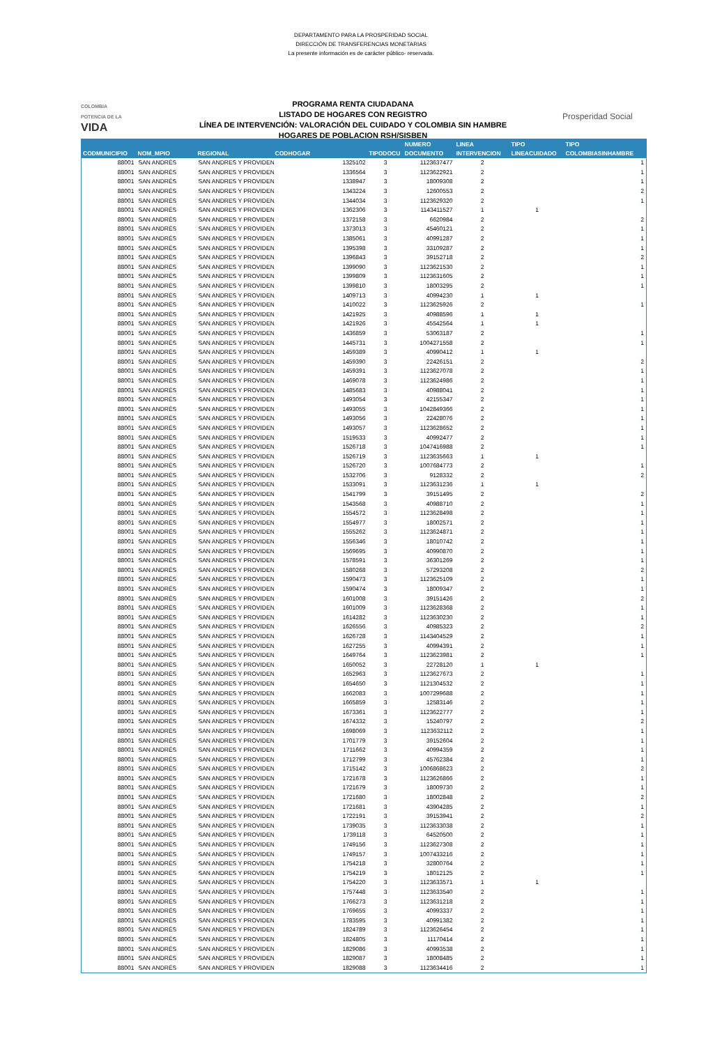DEPARTAMENTO PARA LA PROSPERIDAD SOCIAL
DIRECCIÓN DE TRANSFERENCIAS MONETARIAS
La presente información es de carácter público- reservada.
COLOMBIA
POTENCIA DE LA
VIDA
PROGRAMA RENTA CIUDADANA
LISTADO DE HOGARES CON REGISTRO
LÍNEA DE INTERVENCIÓN: VALORACIÓN DEL CUIDADO Y COLOMBIA SIN HAMBRE
HOGARES DE POBLACION RSH/SISBEN
Prosperidad Social
| CODMUNICIPIO | NOM_MPIO | REGIONAL | CODHOGAR | TIPODOCU | NUMERO DOCUMENTO | LINEA INTERVENCION | TIPO LINEACUIDADO | TIPO COLOMBIASINHAMBRE |
| --- | --- | --- | --- | --- | --- | --- | --- | --- |
| 88001 | SAN ANDRÉS | SAN ANDRES Y PROVIDEN | 1325102 | 3 | 1123637477 | 2 | | 1 |
| 88001 | SAN ANDRÉS | SAN ANDRES Y PROVIDEN | 1336564 | 3 | 1123622921 | 2 | | 1 |
| 88001 | SAN ANDRÉS | SAN ANDRES Y PROVIDEN | 1338947 | 3 | 18009308 | 2 | | 1 |
| 88001 | SAN ANDRÉS | SAN ANDRES Y PROVIDEN | 1343224 | 3 | 12600553 | 2 | | 2 |
| 88001 | SAN ANDRÉS | SAN ANDRES Y PROVIDEN | 1344034 | 3 | 1123629320 | 2 | | 1 |
| 88001 | SAN ANDRÉS | SAN ANDRES Y PROVIDEN | 1362306 | 3 | 1143411527 | 1 | 1 | |
| 88001 | SAN ANDRÉS | SAN ANDRES Y PROVIDEN | 1372158 | 3 | 6620984 | 2 | | 2 |
| 88001 | SAN ANDRÉS | SAN ANDRES Y PROVIDEN | 1373013 | 3 | 45460121 | 2 | | 1 |
| 88001 | SAN ANDRÉS | SAN ANDRES Y PROVIDEN | 1385061 | 3 | 40991287 | 2 | | 1 |
| 88001 | SAN ANDRÉS | SAN ANDRES Y PROVIDEN | 1395398 | 3 | 33109287 | 2 | | 1 |
| 88001 | SAN ANDRÉS | SAN ANDRES Y PROVIDEN | 1396843 | 3 | 39152718 | 2 | | 2 |
| 88001 | SAN ANDRÉS | SAN ANDRES Y PROVIDEN | 1399090 | 3 | 1123621530 | 2 | | 1 |
| 88001 | SAN ANDRÉS | SAN ANDRES Y PROVIDEN | 1399809 | 3 | 1123631605 | 2 | | 1 |
| 88001 | SAN ANDRÉS | SAN ANDRES Y PROVIDEN | 1399810 | 3 | 18003295 | 2 | | 1 |
| 88001 | SAN ANDRÉS | SAN ANDRES Y PROVIDEN | 1409713 | 3 | 40994230 | 1 | 1 | |
| 88001 | SAN ANDRÉS | SAN ANDRES Y PROVIDEN | 1410022 | 3 | 1123625926 | 2 | | 1 |
| 88001 | SAN ANDRÉS | SAN ANDRES Y PROVIDEN | 1421925 | 3 | 40988596 | 1 | 1 | |
| 88001 | SAN ANDRÉS | SAN ANDRES Y PROVIDEN | 1421926 | 3 | 45542564 | 1 | 1 | |
| 88001 | SAN ANDRÉS | SAN ANDRES Y PROVIDEN | 1436859 | 3 | 53063187 | 2 | | 1 |
| 88001 | SAN ANDRÉS | SAN ANDRES Y PROVIDEN | 1445731 | 3 | 1004271558 | 2 | | 1 |
| 88001 | SAN ANDRÉS | SAN ANDRES Y PROVIDEN | 1459389 | 3 | 40990412 | 1 | 1 | |
| 88001 | SAN ANDRÉS | SAN ANDRES Y PROVIDEN | 1459390 | 3 | 22426151 | 2 | | 2 |
| 88001 | SAN ANDRÉS | SAN ANDRES Y PROVIDEN | 1459391 | 3 | 1123627078 | 2 | | 1 |
| 88001 | SAN ANDRÉS | SAN ANDRES Y PROVIDEN | 1469078 | 3 | 1123624986 | 2 | | 1 |
| 88001 | SAN ANDRÉS | SAN ANDRES Y PROVIDEN | 1485683 | 3 | 40988041 | 2 | | 1 |
| 88001 | SAN ANDRÉS | SAN ANDRES Y PROVIDEN | 1493054 | 3 | 42155347 | 2 | | 1 |
| 88001 | SAN ANDRÉS | SAN ANDRES Y PROVIDEN | 1493055 | 3 | 1042849366 | 2 | | 1 |
| 88001 | SAN ANDRÉS | SAN ANDRES Y PROVIDEN | 1493056 | 3 | 22428076 | 2 | | 1 |
| 88001 | SAN ANDRÉS | SAN ANDRES Y PROVIDEN | 1493057 | 3 | 1123628652 | 2 | | 1 |
| 88001 | SAN ANDRÉS | SAN ANDRES Y PROVIDEN | 1519533 | 3 | 40992477 | 2 | | 1 |
| 88001 | SAN ANDRÉS | SAN ANDRES Y PROVIDEN | 1526718 | 3 | 1047416988 | 2 | | 1 |
| 88001 | SAN ANDRÉS | SAN ANDRES Y PROVIDEN | 1526719 | 3 | 1123635663 | 1 | 1 | |
| 88001 | SAN ANDRÉS | SAN ANDRES Y PROVIDEN | 1526720 | 3 | 1007684773 | 2 | | 1 |
| 88001 | SAN ANDRÉS | SAN ANDRES Y PROVIDEN | 1532706 | 3 | 9128332 | 2 | | 2 |
| 88001 | SAN ANDRÉS | SAN ANDRES Y PROVIDEN | 1533091 | 3 | 1123631236 | 1 | 1 | |
| 88001 | SAN ANDRÉS | SAN ANDRES Y PROVIDEN | 1541799 | 3 | 39151495 | 2 | | 2 |
| 88001 | SAN ANDRÉS | SAN ANDRES Y PROVIDEN | 1543568 | 3 | 40988710 | 2 | | 1 |
| 88001 | SAN ANDRÉS | SAN ANDRES Y PROVIDEN | 1554572 | 3 | 1123628498 | 2 | | 1 |
| 88001 | SAN ANDRÉS | SAN ANDRES Y PROVIDEN | 1554977 | 3 | 18002571 | 2 | | 1 |
| 88001 | SAN ANDRÉS | SAN ANDRES Y PROVIDEN | 1555262 | 3 | 1123624871 | 2 | | 1 |
| 88001 | SAN ANDRÉS | SAN ANDRES Y PROVIDEN | 1556346 | 3 | 18010742 | 2 | | 1 |
| 88001 | SAN ANDRÉS | SAN ANDRES Y PROVIDEN | 1569695 | 3 | 40990870 | 2 | | 1 |
| 88001 | SAN ANDRÉS | SAN ANDRES Y PROVIDEN | 1578591 | 3 | 36301269 | 2 | | 1 |
| 88001 | SAN ANDRÉS | SAN ANDRES Y PROVIDEN | 1580268 | 3 | 57293208 | 2 | | 2 |
| 88001 | SAN ANDRÉS | SAN ANDRES Y PROVIDEN | 1590473 | 3 | 1123625109 | 2 | | 1 |
| 88001 | SAN ANDRÉS | SAN ANDRES Y PROVIDEN | 1590474 | 3 | 18009347 | 2 | | 1 |
| 88001 | SAN ANDRÉS | SAN ANDRES Y PROVIDEN | 1601008 | 3 | 39151426 | 2 | | 2 |
| 88001 | SAN ANDRÉS | SAN ANDRES Y PROVIDEN | 1601009 | 3 | 1123628368 | 2 | | 1 |
| 88001 | SAN ANDRÉS | SAN ANDRES Y PROVIDEN | 1614282 | 3 | 1123630230 | 2 | | 1 |
| 88001 | SAN ANDRÉS | SAN ANDRES Y PROVIDEN | 1626556 | 3 | 40985323 | 2 | | 2 |
| 88001 | SAN ANDRÉS | SAN ANDRES Y PROVIDEN | 1626728 | 3 | 1143404529 | 2 | | 1 |
| 88001 | SAN ANDRÉS | SAN ANDRES Y PROVIDEN | 1627255 | 3 | 40994391 | 2 | | 1 |
| 88001 | SAN ANDRÉS | SAN ANDRES Y PROVIDEN | 1649764 | 3 | 1123623981 | 2 | | 1 |
| 88001 | SAN ANDRÉS | SAN ANDRES Y PROVIDEN | 1650052 | 3 | 22728120 | 1 | 1 | |
| 88001 | SAN ANDRÉS | SAN ANDRES Y PROVIDEN | 1652963 | 3 | 1123627673 | 2 | | 1 |
| 88001 | SAN ANDRÉS | SAN ANDRES Y PROVIDEN | 1654650 | 3 | 1121304532 | 2 | | 1 |
| 88001 | SAN ANDRÉS | SAN ANDRES Y PROVIDEN | 1662083 | 3 | 1007299688 | 2 | | 1 |
| 88001 | SAN ANDRÉS | SAN ANDRES Y PROVIDEN | 1665859 | 3 | 12583146 | 2 | | 1 |
| 88001 | SAN ANDRÉS | SAN ANDRES Y PROVIDEN | 1673361 | 3 | 1123622777 | 2 | | 1 |
| 88001 | SAN ANDRÉS | SAN ANDRES Y PROVIDEN | 1674332 | 3 | 15240797 | 2 | | 2 |
| 88001 | SAN ANDRÉS | SAN ANDRES Y PROVIDEN | 1698069 | 3 | 1123632112 | 2 | | 1 |
| 88001 | SAN ANDRÉS | SAN ANDRES Y PROVIDEN | 1701779 | 3 | 39152604 | 2 | | 1 |
| 88001 | SAN ANDRÉS | SAN ANDRES Y PROVIDEN | 1711662 | 3 | 40994359 | 2 | | 1 |
| 88001 | SAN ANDRÉS | SAN ANDRES Y PROVIDEN | 1712799 | 3 | 45762384 | 2 | | 1 |
| 88001 | SAN ANDRÉS | SAN ANDRES Y PROVIDEN | 1715142 | 3 | 1006868623 | 2 | | 2 |
| 88001 | SAN ANDRÉS | SAN ANDRES Y PROVIDEN | 1721678 | 3 | 1123626866 | 2 | | 1 |
| 88001 | SAN ANDRÉS | SAN ANDRES Y PROVIDEN | 1721679 | 3 | 18009730 | 2 | | 1 |
| 88001 | SAN ANDRÉS | SAN ANDRES Y PROVIDEN | 1721680 | 3 | 18002848 | 2 | | 2 |
| 88001 | SAN ANDRÉS | SAN ANDRES Y PROVIDEN | 1721681 | 3 | 43904285 | 2 | | 1 |
| 88001 | SAN ANDRÉS | SAN ANDRES Y PROVIDEN | 1722191 | 3 | 39153941 | 2 | | 2 |
| 88001 | SAN ANDRÉS | SAN ANDRES Y PROVIDEN | 1739035 | 3 | 1123633038 | 2 | | 1 |
| 88001 | SAN ANDRÉS | SAN ANDRES Y PROVIDEN | 1739118 | 3 | 64520500 | 2 | | 1 |
| 88001 | SAN ANDRÉS | SAN ANDRES Y PROVIDEN | 1749156 | 3 | 1123627308 | 2 | | 1 |
| 88001 | SAN ANDRÉS | SAN ANDRES Y PROVIDEN | 1749157 | 3 | 1007433216 | 2 | | 1 |
| 88001 | SAN ANDRÉS | SAN ANDRES Y PROVIDEN | 1754218 | 3 | 32800764 | 2 | | 1 |
| 88001 | SAN ANDRÉS | SAN ANDRES Y PROVIDEN | 1754219 | 3 | 18012125 | 2 | | 1 |
| 88001 | SAN ANDRÉS | SAN ANDRES Y PROVIDEN | 1754220 | 3 | 1123633571 | 1 | 1 | |
| 88001 | SAN ANDRÉS | SAN ANDRES Y PROVIDEN | 1757448 | 3 | 1123633540 | 2 | | 1 |
| 88001 | SAN ANDRÉS | SAN ANDRES Y PROVIDEN | 1766273 | 3 | 1123631218 | 2 | | 1 |
| 88001 | SAN ANDRÉS | SAN ANDRES Y PROVIDEN | 1769655 | 3 | 40993337 | 2 | | 1 |
| 88001 | SAN ANDRÉS | SAN ANDRES Y PROVIDEN | 1783595 | 3 | 40991382 | 2 | | 1 |
| 88001 | SAN ANDRÉS | SAN ANDRES Y PROVIDEN | 1824789 | 3 | 1123626454 | 2 | | 1 |
| 88001 | SAN ANDRÉS | SAN ANDRES Y PROVIDEN | 1824805 | 3 | 11170414 | 2 | | 1 |
| 88001 | SAN ANDRÉS | SAN ANDRES Y PROVIDEN | 1829086 | 3 | 40993538 | 2 | | 1 |
| 88001 | SAN ANDRÉS | SAN ANDRES Y PROVIDEN | 1829087 | 3 | 18008485 | 2 | | 1 |
| 88001 | SAN ANDRÉS | SAN ANDRES Y PROVIDEN | 1829088 | 3 | 1123634416 | 2 | | 1 |